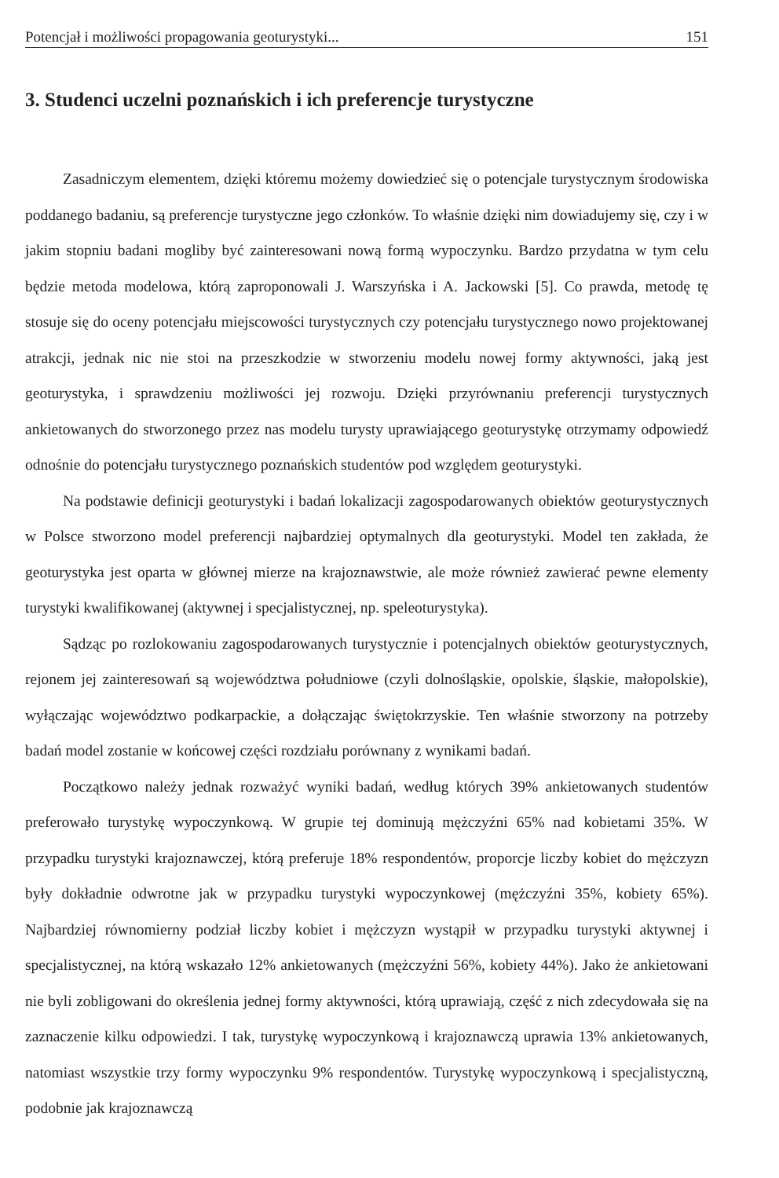Potencjał i możliwości propagowania geoturystyki... 151
3. Studenci uczelni poznańskich i ich preferencje turystyczne
Zasadniczym elementem, dzięki któremu możemy dowiedzieć się o potencjale turystycznym środowiska poddanego badaniu, są preferencje turystyczne jego członków. To właśnie dzięki nim dowiadujemy się, czy i w jakim stopniu badani mogliby być zainteresowani nową formą wypoczynku. Bardzo przydatna w tym celu będzie metoda modelowa, którą zaproponowali J. Warszyńska i A. Jackowski [5]. Co prawda, metodę tę stosuje się do oceny potencjału miejscowości turystycznych czy potencjału turystycznego nowo projektowanej atrakcji, jednak nic nie stoi na przeszkodzie w stworzeniu modelu nowej formy aktywności, jaką jest geoturystyka, i sprawdzeniu możliwości jej rozwoju. Dzięki przyrównaniu preferencji turystycznych ankietowanych do stworzonego przez nas modelu turysty uprawiającego geoturystykę otrzymamy odpowiedź odnośnie do potencjału turystycznego poznańskich studentów pod względem geoturystyki.
Na podstawie definicji geoturystyki i badań lokalizacji zagospodarowanych obiektów geoturystycznych w Polsce stworzono model preferencji najbardziej optymalnych dla geoturystyki. Model ten zakłada, że geoturystyka jest oparta w głównej mierze na krajoznawstwie, ale może również zawierać pewne elementy turystyki kwalifikowanej (aktywnej i specjalistycznej, np. speleoturystyka).
Sądząc po rozlokowaniu zagospodarowanych turystycznie i potencjalnych obiektów geoturystycznych, rejonem jej zainteresowań są województwa południowe (czyli dolnośląskie, opolskie, śląskie, małopolskie), wyłączając województwo podkarpackie, a dołączając świętokrzyskie. Ten właśnie stworzony na potrzeby badań model zostanie w końcowej części rozdziału porównany z wynikami badań.
Początkowo należy jednak rozważyć wyniki badań, według których 39% ankietowanych studentów preferowało turystykę wypoczynkową. W grupie tej dominują mężczyźni 65% nad kobietami 35%. W przypadku turystyki krajoznawczej, którą preferuje 18% respondentów, proporcje liczby kobiet do mężczyzn były dokładnie odwrotne jak w przypadku turystyki wypoczynkowej (mężczyźni 35%, kobiety 65%). Najbardziej równomierny podział liczby kobiet i mężczyzn wystąpił w przypadku turystyki aktywnej i specjalistycznej, na którą wskazało 12% ankietowanych (mężczyźni 56%, kobiety 44%). Jako że ankietowani nie byli zobligowani do określenia jednej formy aktywności, którą uprawiają, część z nich zdecydowała się na zaznaczenie kilku odpowiedzi. I tak, turystykę wypoczynkową i krajoznawczą uprawia 13% ankietowanych, natomiast wszystkie trzy formy wypoczynku 9% respondentów. Turystykę wypoczynkową i specjalistyczną, podobnie jak krajoznawczą